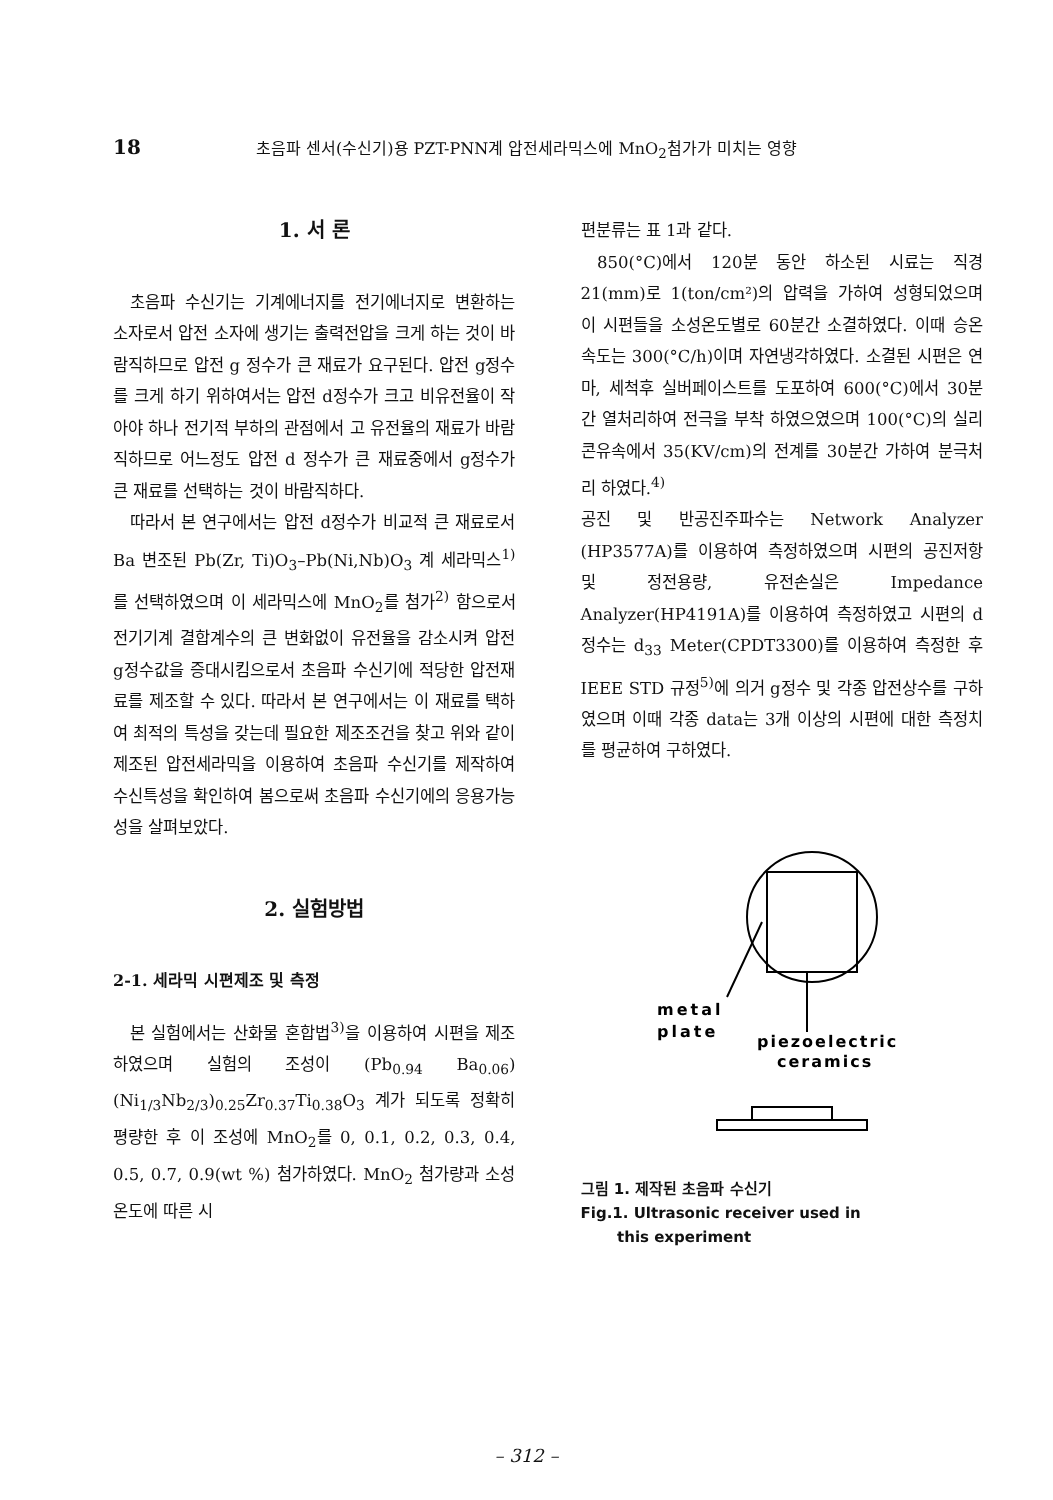18 초음파 센서(수신기)용 PZT-PNN계 압전세라믹스에 MnO<sub>2</sub>첨가가 미치는 영향
1. 서 론
초음파 수신기는 기계에너지를 전기에너지로 변환하는 소자로서 압전 소자에 생기는 출력전압을 크게 하는 것이 바람직하므로 압전 g 정수가 큰 재료가 요구된다. 압전 g정수를 크게 하기 위하여서는 압전 d정수가 크고 비유전율이 작아야 하나 전기적 부하의 관점에서 고 유전율의 재료가 바람직하므로 어느정도 압전 d 정수가 큰 재료중에서 g정수가 큰 재료를 선택하는 것이 바람직하다.
따라서 본 연구에서는 압전 d정수가 비교적 큰 재료로서 Ba 변조된 Pb(Zr, Ti)O<sub>3</sub>–Pb(Ni,Nb)O<sub>3</sub> 계 세라믹스<sup>1)</sup>를 선택하였으며 이 세라믹스에 MnO<sub>2</sub>를 첨가<sup>2)</sup> 함으로서 전기기계 결합계수의 큰 변화없이 유전율을 감소시켜 압전 g정수값을 증대시킴으로서 초음파 수신기에 적당한 압전재료를 제조할 수 있다. 따라서 본 연구에서는 이 재료를 택하여 최적의 특성을 갖는데 필요한 제조조건을 찾고 위와 같이 제조된 압전세라믹을 이용하여 초음파 수신기를 제작하여 수신특성을 확인하여 봄으로써 초음파 수신기에의 응용가능성을 살펴보았다.
2. 실험방법
2-1. 세라믹 시편제조 및 측정
본 실험에서는 산화물 혼합법<sup>3)</sup>을 이용하여 시편을 제조하였으며 실험의 조성이 (Pb<sub>0.94</sub> Ba<sub>0.06</sub>)(Ni<sub>1/3</sub>Nb<sub>2/3</sub>)<sub>0.25</sub>Zr<sub>0.37</sub>Ti<sub>0.38</sub>O<sub>3</sub> 계가 되도록 정확히 평량한 후 이 조성에 MnO<sub>2</sub>를 0, 0.1, 0.2, 0.3, 0.4, 0.5, 0.7, 0.9(wt %) 첨가하였다. MnO<sub>2</sub> 첨가량과 소성온도에 따른 시
편분류는 표 1과 같다.
850(°C)에서 120분 동안 하소된 시료는 직경 21(mm)로 1(ton/cm²)의 압력을 가하여 성형되었으며 이 시편들을 소성온도별로 60분간 소결하였다. 이때 승온속도는 300(°C/h)이며 자연냉각하였다. 소결된 시편은 연마, 세척후 실버페이스트를 도포하여 600(°C)에서 30분간 열처리하여 전극을 부착 하였으였으며 100(°C)의 실리콘유속에서 35(KV/cm)의 전계를 30분간 가하여 분극처리 하였다.<sup>4)</sup>
공진 및 반공진주파수는 Network Analyzer (HP3577A)를 이용하여 측정하였으며 시편의 공진저항 및 정전용량, 유전손실은 Impedance Analyzer(HP4191A)를 이용하여 측정하였고 시편의 d정수는 d<sub>33</sub> Meter(CPDT3300)를 이용하여 측정한 후 IEEE STD 규정<sup>5)</sup>에 의거 g정수 및 각종 압전상수를 구하였으며 이때 각종 data는 3개 이상의 시편에 대한 측정치를 평균하여 구하였다.
metal
plate
piezoelectric
ceramics
그림 1. 제작된 초음파 수신기
Fig.1. Ultrasonic receiver used in
this experiment
– 312 –